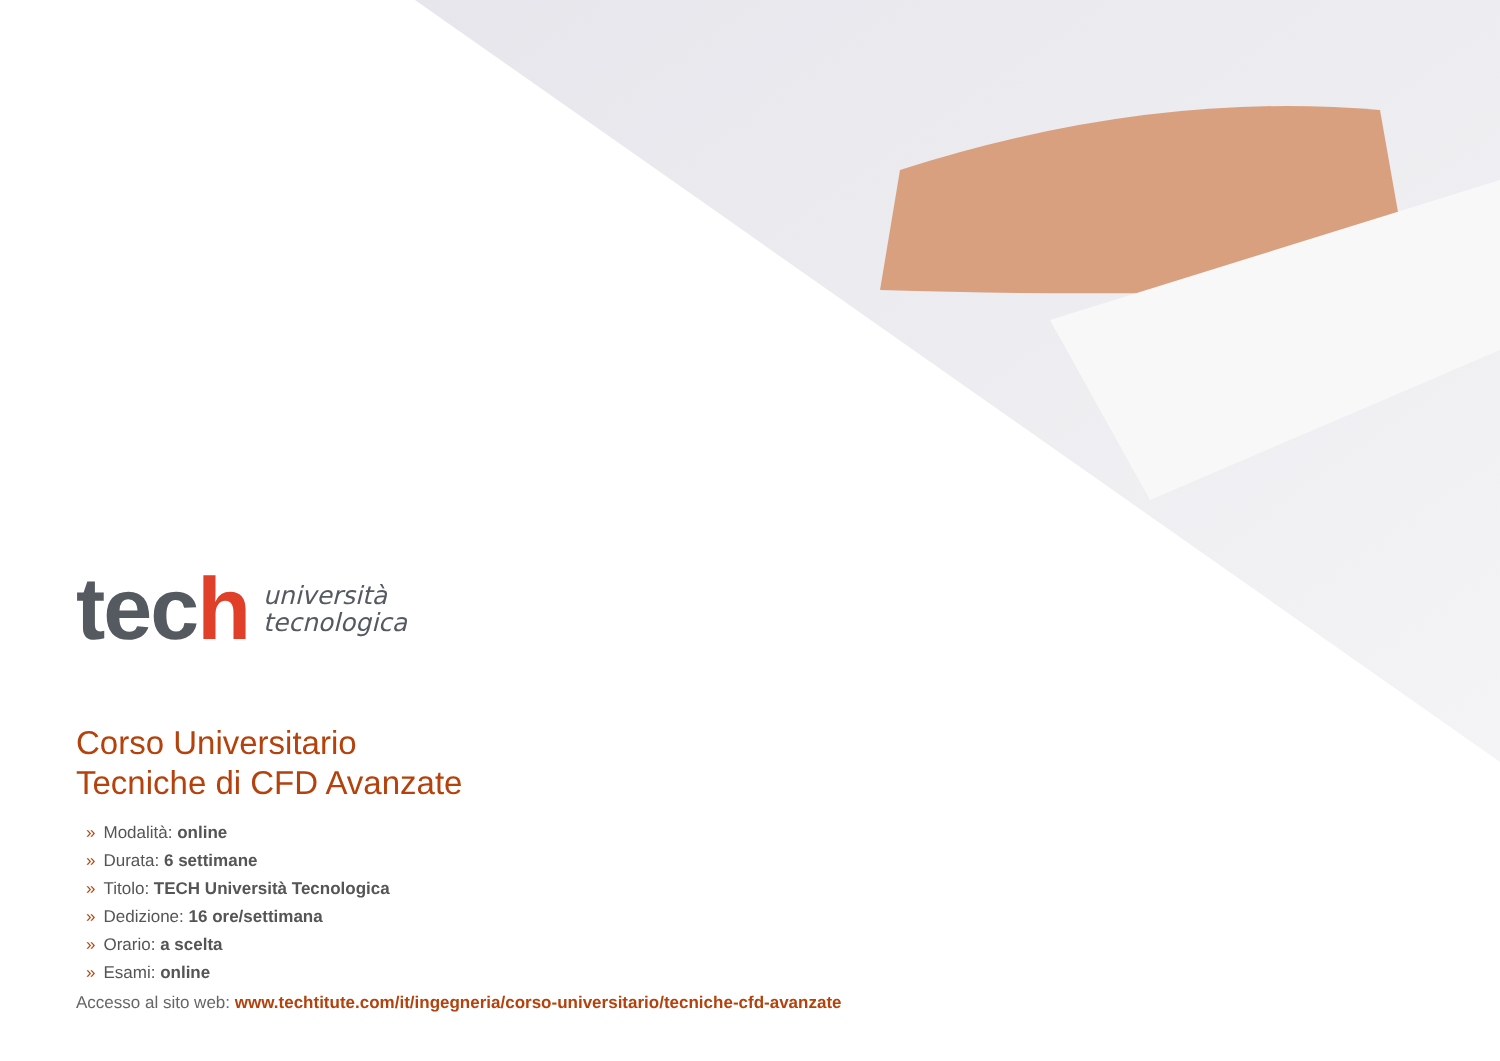tech
università
tecnologica
Corso Universitario
Tecniche di CFD Avanzate
» Modalità: online
» Durata: 6 settimane
» Titolo: TECH Università Tecnologica
» Dedizione: 16 ore/settimana
» Orario: a scelta
» Esami: online
Accesso al sito web: www.techtitute.com/it/ingegneria/corso-universitario/tecniche-cfd-avanzate